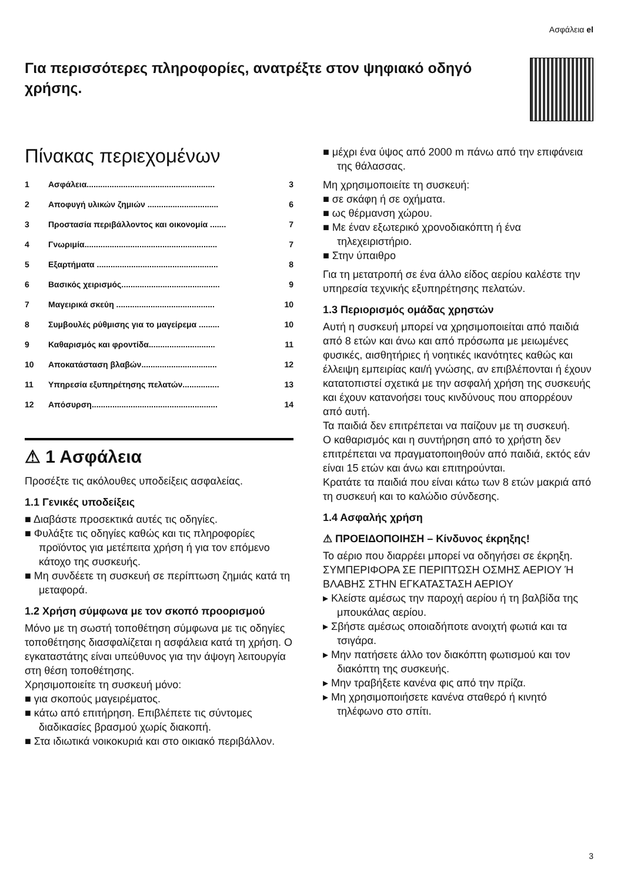Ασφάλεια el
Για περισσότερες πληροφορίες, ανατρέξτε στον ψηφιακό οδηγό χρήσης.
Πίνακας περιεχομένων
1 Ασφάλεια........................................................ 3
2 Αποφυγή υλικών ζημιών ............................... 6
3 Προστασία περιβάλλοντος και οικονομία ....... 7
4 Γνωριμία.......................................................... 7
5 Εξαρτήματα ..................................................... 8
6 Βασικός χειρισμός........................................... 9
7 Μαγειρικά σκεύη ........................................... 10
8 Συμβουλές ρύθμισης για το μαγείρεμα ......... 10
9 Καθαρισμός και φροντίδα............................. 11
10 Αποκατάσταση βλαβών................................. 12
11 Υπηρεσία εξυπηρέτησης πελατών................ 13
12 Απόσυρση....................................................... 14
⚠ 1 Ασφάλεια
Προσέξτε τις ακόλουθες υποδείξεις ασφαλεί­ας.
1.1 Γενικές υποδείξεις
■ Διαβάστε προσεκτικά αυτές τις οδηγίες.
■ Φυλάξτε τις οδηγίες καθώς και τις πληροφορίες προϊόντος για μετέπειτα χρήση ή για τον επόμενο κάτοχο της συσκευής.
■ Μη συνδέετε τη συσκευή σε περίπτωση ζημιάς κατά τη μεταφορά.
1.2 Χρήση σύμφωνα με τον σκοπό προορισμού
Μόνο με τη σωστή τοποθέτηση σύμφωνα με τις οδηγίες τοποθέτησης διασφαλίζεται η ασφάλεια κατά τη χρήση. Ο εγκαταστάτης είναι υπεύθυνος για την άψογη λειτουργία στη θέση τοποθέτησης.
Χρησιμοποιείτε τη συσκευή μόνο:
■ για σκοπούς μαγειρέματος.
■ κάτω από επιτήρηση. Επιβλέπετε τις σύντομες διαδικασίες βρασμού χωρίς διακοπή.
■ Στα ιδιωτικά νοικοκυριά και στο οικιακό περιβάλλον.
■ μέχρι ένα ύψος από 2000 m πάνω από την επιφάνεια της θάλασσας.
Μη χρησιμοποιείτε τη συσκευή:
■ σε σκάφη ή σε οχήματα.
■ ως θέρμανση χώρου.
■ Με έναν εξωτερικό χρονοδιακόπτη ή ένα τηλεχειριστήριο.
■ Στην ύπαιθρο
Για τη μετατροπή σε ένα άλλο είδος αερίου καλέστε την υπηρεσία τεχνικής εξυπηρέτησης πελατών.
1.3 Περιορισμός ομάδας χρηστών
Αυτή η συσκευή μπορεί να χρησιμοποιείται από παιδιά από 8 ετών και άνω και από πρόσωπα με μειωμένες φυσικές, αισθητήριες ή νοητικές ικανότητες καθώς και έλλειψη εμπειρίας και/ή γνώσης, αν επιβλέπονται ή έχουν κατατοπιστεί σχετικά με την ασφαλή χρήση της συσκευής και έχουν κατανοήσει τους κινδύνους που απορρέουν από αυτή.
Τα παιδιά δεν επιτρέπεται να παίζουν με τη συσκευή.
Ο καθαρισμός και η συντήρηση από το χρήστη δεν επιτρέπεται να πραγματοποιηθούν από παιδιά, εκτός εάν είναι 15 ετών και άνω και επιτηρούνται.
Κρατάτε τα παιδιά που είναι κάτω των 8 ετών μακριά από τη συσκευή και το καλώδιο σύνδεσης.
1.4 Ασφαλής χρήση
⚠ ΠΡΟΕΙΔΟΠΟΙΗΣΗ – Κίνδυνος έκρηξης!
Το αέριο που διαρρέει μπορεί να οδηγήσει σε έκρηξη. ΣΥΜΠΕΡΙΦΟΡΑ ΣΕ ΠΕΡΙΠΤΩΣΗ ΟΣΜΗΣ ΑΕΡΙΟΥ Ή ΒΛΑΒΗΣ ΣΤΗΝ ΕΓΚΑΤΑΣΤΑΣΗ ΑΕΡΙΟΥ
▸ Κλείστε αμέσως την παροχή αερίου ή τη βαλβίδα της μπουκάλας αερίου.
▸ Σβήστε αμέσως οποιαδήποτε ανοιχτή φωτιά και τα τσιγάρα.
▸ Μην πατήσετε άλλο τον διακόπτη φωτισμού και τον διακόπτη της συσκευής.
▸ Μην τραβήξετε κανένα φις από την πρίζα.
▸ Μη χρησιμοποιήσετε κανένα σταθερό ή κινητό τηλέφωνο στο σπίτι.
3